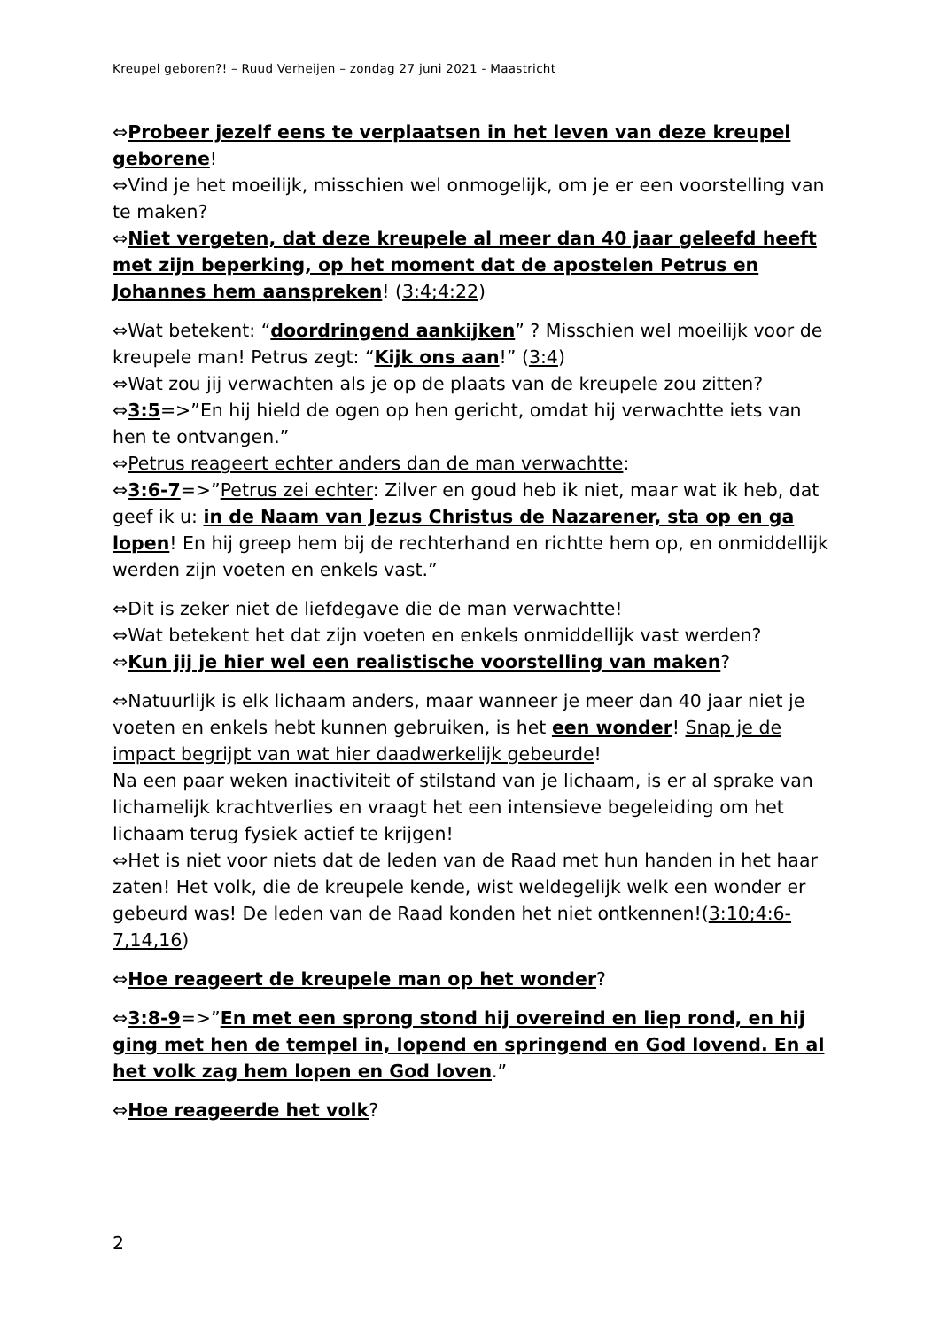Kreupel geboren?! – Ruud Verheijen – zondag 27 juni 2021 - Maastricht
⇔Probeer jezelf eens te verplaatsen in het leven van deze kreupel geborene!
⇔Vind je het moeilijk, misschien wel onmogelijk, om je er een voorstelling van te maken?
⇔Niet vergeten, dat deze kreupele al meer dan 40 jaar geleefd heeft met zijn beperking, op het moment dat de apostelen Petrus en Johannes hem aanspreken! (3:4;4:22)
⇔Wat betekent: “doordringend aankijken” ? Misschien wel moeilijk voor de kreupele man! Petrus zegt: “Kijk ons aan!” (3:4)
⇔Wat zou jij verwachten als je op de plaats van de kreupele zou zitten?
⇔3:5=>”En hij hield de ogen op hen gericht, omdat hij verwachtte iets van hen te ontvangen.”
⇔Petrus reageert echter anders dan de man verwachtte:
⇔3:6-7=>”Petrus zei echter: Zilver en goud heb ik niet, maar wat ik heb, dat geef ik u: in de Naam van Jezus Christus de Nazarener, sta op en ga lopen! En hij greep hem bij de rechterhand en richtte hem op, en onmiddellijk werden zijn voeten en enkels vast.”
⇔Dit is zeker niet de liefdegave die de man verwachtte!
⇔Wat betekent het dat zijn voeten en enkels onmiddellijk vast werden?
⇔Kun jij je hier wel een realistische voorstelling van maken?
⇔Natuurlijk is elk lichaam anders, maar wanneer je meer dan 40 jaar niet je voeten en enkels hebt kunnen gebruiken, is het een wonder! Snap je de impact begrijpt van wat hier daadwerkelijk gebeurde!
Na een paar weken inactiviteit of stilstand van je lichaam, is er al sprake van lichamelijk krachtverlies en vraagt het een intensieve begeleiding om het lichaam terug fysiek actief te krijgen!
⇔Het is niet voor niets dat de leden van de Raad met hun handen in het haar zaten! Het volk, die de kreupele kende, wist weldegelijk welk een wonder er gebeurd was! De leden van de Raad konden het niet ontkennen!(3:10;4:6-7,14,16)
⇔Hoe reageert de kreupele man op het wonder?
⇔3:8-9=>”En met een sprong stond hij overeind en liep rond, en hij ging met hen de tempel in, lopend en springend en God lovend. En al het volk zag hem lopen en God loven.”
⇔Hoe reageerde het volk?
2